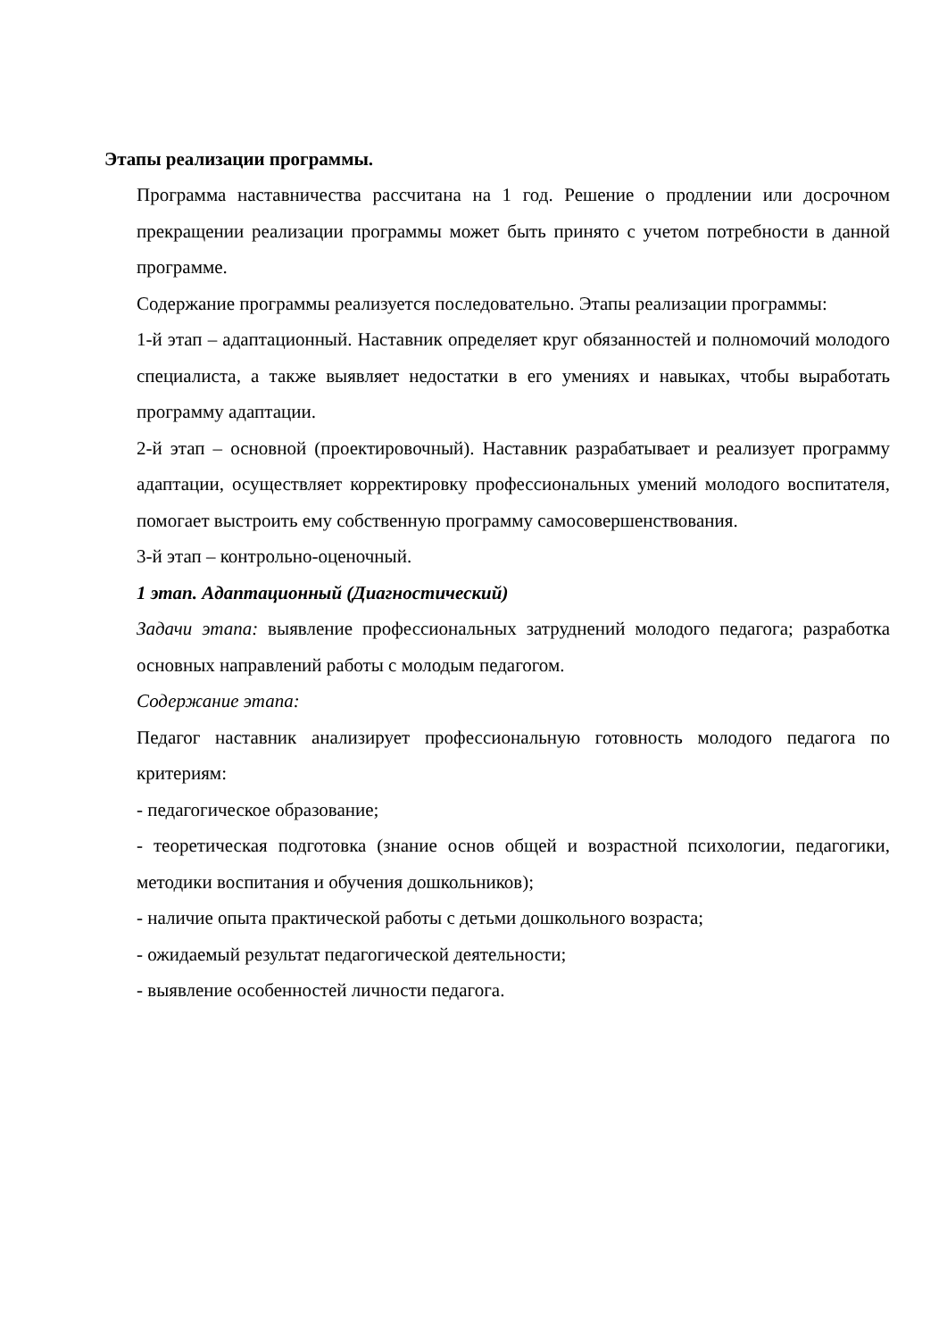Этапы реализации программы.
Программа наставничества рассчитана на 1 год. Решение о продлении или досрочном прекращении реализации программы может быть принято с учетом потребности в данной программе.
Содержание программы реализуется последовательно. Этапы реализации программы:
1-й этап – адаптационный. Наставник определяет круг обязанностей и полномочий молодого специалиста, а также выявляет недостатки в его умениях и навыках, чтобы выработать программу адаптации.
2-й этап – основной (проектировочный). Наставник разрабатывает и реализует программу адаптации, осуществляет корректировку профессиональных умений молодого воспитателя, помогает выстроить ему собственную программу самосовершенствования.
3-й этап – контрольно-оценочный.
1 этап. Адаптационный (Диагностический)
Задачи этапа: выявление профессиональных затруднений молодого педагога; разработка основных направлений работы с молодым педагогом.
Содержание этапа:
Педагог наставник анализирует профессиональную готовность молодого педагога по критериям:
- педагогическое образование;
- теоретическая подготовка (знание основ общей и возрастной психологии, педагогики, методики воспитания и обучения дошкольников);
- наличие опыта практической работы с детьми дошкольного возраста;
- ожидаемый результат педагогической деятельности;
- выявление особенностей личности педагога.